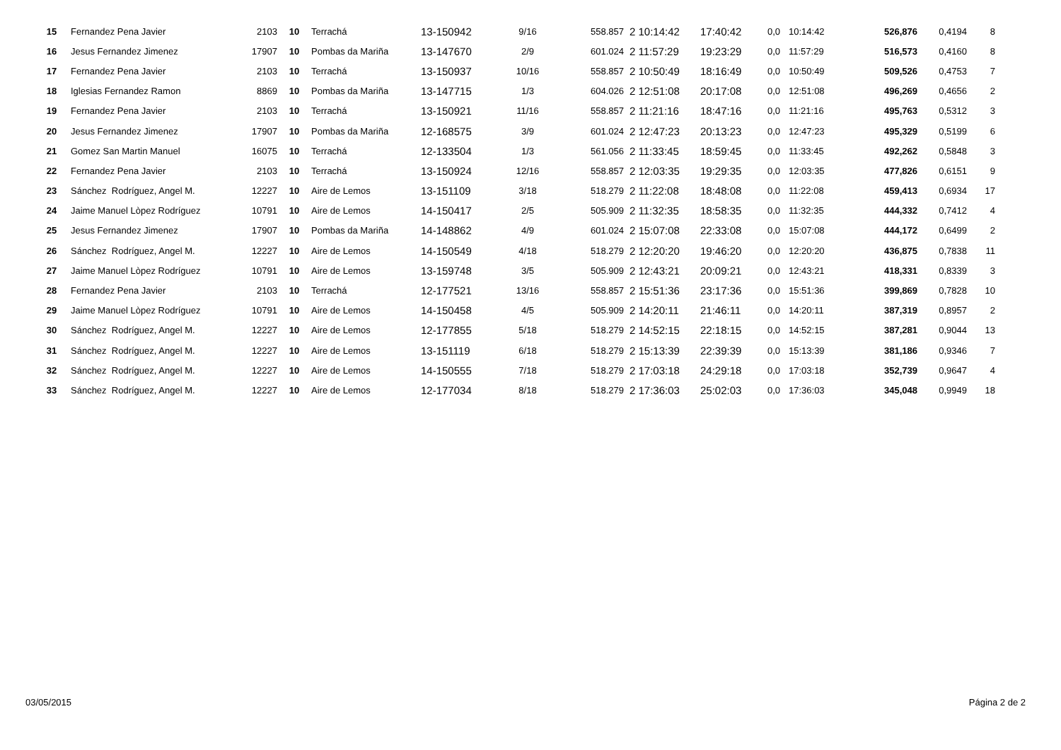| 15 | Fernandez Pena Javier | 2103 | 10 | Terrachá | 13-150942 | 9/16 | 558.857 | 2 10:14:42 | 17:40:42 | 0,0 | 10:14:42 | 526,876 | 0,4194 | 8 |
| 16 | Jesus Fernandez Jimenez | 17907 | 10 | Pombas da Mariña | 13-147670 | 2/9 | 601.024 | 2 11:57:29 | 19:23:29 | 0,0 | 11:57:29 | 516,573 | 0,4160 | 8 |
| 17 | Fernandez Pena Javier | 2103 | 10 | Terrachá | 13-150937 | 10/16 | 558.857 | 2 10:50:49 | 18:16:49 | 0,0 | 10:50:49 | 509,526 | 0,4753 | 7 |
| 18 | Iglesias Fernandez Ramon | 8869 | 10 | Pombas da Mariña | 13-147715 | 1/3 | 604.026 | 2 12:51:08 | 20:17:08 | 0,0 | 12:51:08 | 496,269 | 0,4656 | 2 |
| 19 | Fernandez Pena Javier | 2103 | 10 | Terrachá | 13-150921 | 11/16 | 558.857 | 2 11:21:16 | 18:47:16 | 0,0 | 11:21:16 | 495,763 | 0,5312 | 3 |
| 20 | Jesus Fernandez Jimenez | 17907 | 10 | Pombas da Mariña | 12-168575 | 3/9 | 601.024 | 2 12:47:23 | 20:13:23 | 0,0 | 12:47:23 | 495,329 | 0,5199 | 6 |
| 21 | Gomez San Martin Manuel | 16075 | 10 | Terrachá | 12-133504 | 1/3 | 561.056 | 2 11:33:45 | 18:59:45 | 0,0 | 11:33:45 | 492,262 | 0,5848 | 3 |
| 22 | Fernandez Pena Javier | 2103 | 10 | Terrachá | 13-150924 | 12/16 | 558.857 | 2 12:03:35 | 19:29:35 | 0,0 | 12:03:35 | 477,826 | 0,6151 | 9 |
| 23 | Sánchez Rodríguez, Angel M. | 12227 | 10 | Aire de Lemos | 13-151109 | 3/18 | 518.279 | 2 11:22:08 | 18:48:08 | 0,0 | 11:22:08 | 459,413 | 0,6934 | 17 |
| 24 | Jaime Manuel Lòpez Rodríguez | 10791 | 10 | Aire de Lemos | 14-150417 | 2/5 | 505.909 | 2 11:32:35 | 18:58:35 | 0,0 | 11:32:35 | 444,332 | 0,7412 | 4 |
| 25 | Jesus Fernandez Jimenez | 17907 | 10 | Pombas da Mariña | 14-148862 | 4/9 | 601.024 | 2 15:07:08 | 22:33:08 | 0,0 | 15:07:08 | 444,172 | 0,6499 | 2 |
| 26 | Sánchez Rodríguez, Angel M. | 12227 | 10 | Aire de Lemos | 14-150549 | 4/18 | 518.279 | 2 12:20:20 | 19:46:20 | 0,0 | 12:20:20 | 436,875 | 0,7838 | 11 |
| 27 | Jaime Manuel Lòpez Rodríguez | 10791 | 10 | Aire de Lemos | 13-159748 | 3/5 | 505.909 | 2 12:43:21 | 20:09:21 | 0,0 | 12:43:21 | 418,331 | 0,8339 | 3 |
| 28 | Fernandez Pena Javier | 2103 | 10 | Terrachá | 12-177521 | 13/16 | 558.857 | 2 15:51:36 | 23:17:36 | 0,0 | 15:51:36 | 399,869 | 0,7828 | 10 |
| 29 | Jaime Manuel Lòpez Rodríguez | 10791 | 10 | Aire de Lemos | 14-150458 | 4/5 | 505.909 | 2 14:20:11 | 21:46:11 | 0,0 | 14:20:11 | 387,319 | 0,8957 | 2 |
| 30 | Sánchez Rodríguez, Angel M. | 12227 | 10 | Aire de Lemos | 12-177855 | 5/18 | 518.279 | 2 14:52:15 | 22:18:15 | 0,0 | 14:52:15 | 387,281 | 0,9044 | 13 |
| 31 | Sánchez Rodríguez, Angel M. | 12227 | 10 | Aire de Lemos | 13-151119 | 6/18 | 518.279 | 2 15:13:39 | 22:39:39 | 0,0 | 15:13:39 | 381,186 | 0,9346 | 7 |
| 32 | Sánchez Rodríguez, Angel M. | 12227 | 10 | Aire de Lemos | 14-150555 | 7/18 | 518.279 | 2 17:03:18 | 24:29:18 | 0,0 | 17:03:18 | 352,739 | 0,9647 | 4 |
| 33 | Sánchez Rodríguez, Angel M. | 12227 | 10 | Aire de Lemos | 12-177034 | 8/18 | 518.279 | 2 17:36:03 | 25:02:03 | 0,0 | 17:36:03 | 345,048 | 0,9949 | 18 |
03/05/2015 Página 2 de 2